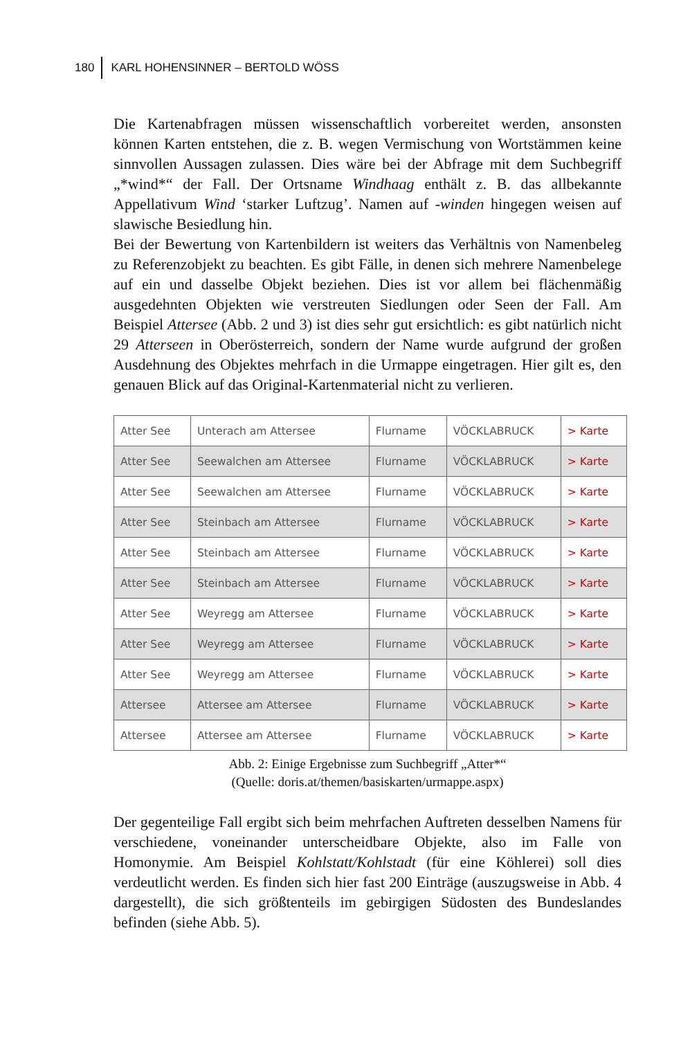180 KARL HOHENSINNER – BERTOLD WÖSS
Die Kartenabfragen müssen wissenschaftlich vorbereitet werden, ansonsten können Karten entstehen, die z. B. wegen Vermischung von Wortstämmen keine sinnvollen Aussagen zulassen. Dies wäre bei der Abfrage mit dem Suchbegriff „*wind*“ der Fall. Der Ortsname Windhaag enthält z. B. das allbekannte Appellativum Wind ‘starker Luftzug’. Namen auf -winden hingegen weisen auf slawische Besiedlung hin.
Bei der Bewertung von Kartenbildern ist weiters das Verhältnis von Namenbeleg zu Referenzobjekt zu beachten. Es gibt Fälle, in denen sich mehrere Namenbelege auf ein und dasselbe Objekt beziehen. Dies ist vor allem bei flächenmäßig ausgedehnten Objekten wie verstreuten Siedlungen oder Seen der Fall. Am Beispiel Attersee (Abb. 2 und 3) ist dies sehr gut ersichtlich: es gibt natürlich nicht 29 Atterseen in Oberösterreich, sondern der Name wurde aufgrund der großen Ausdehnung des Objektes mehrfach in die Urmappe eingetragen. Hier gilt es, den genauen Blick auf das Original-Kartenmaterial nicht zu verlieren.
| Atter See | Unterach am Attersee | Flurname | VÖCKLABRUCK | > Karte |
| Atter See | Seewalchen am Attersee | Flurname | VÖCKLABRUCK | > Karte |
| Atter See | Seewalchen am Attersee | Flurname | VÖCKLABRUCK | > Karte |
| Atter See | Steinbach am Attersee | Flurname | VÖCKLABRUCK | > Karte |
| Atter See | Steinbach am Attersee | Flurname | VÖCKLABRUCK | > Karte |
| Atter See | Steinbach am Attersee | Flurname | VÖCKLABRUCK | > Karte |
| Atter See | Weyregg am Attersee | Flurname | VÖCKLABRUCK | > Karte |
| Atter See | Weyregg am Attersee | Flurname | VÖCKLABRUCK | > Karte |
| Atter See | Weyregg am Attersee | Flurname | VÖCKLABRUCK | > Karte |
| Attersee | Attersee am Attersee | Flurname | VÖCKLABRUCK | > Karte |
| Attersee | Attersee am Attersee | Flurname | VÖCKLABRUCK | > Karte |
Abb. 2: Einige Ergebnisse zum Suchbegriff „Atter*“
(Quelle: doris.at/themen/basiskarten/urmappe.aspx)
Der gegenteilige Fall ergibt sich beim mehrfachen Auftreten desselben Namens für verschiedene, voneinander unterscheidbare Objekte, also im Falle von Homonymie. Am Beispiel Kohlstatt/Kohlstadt (für eine Köhlerei) soll dies verdeutlicht werden. Es finden sich hier fast 200 Einträge (auszugsweise in Abb. 4 dargestellt), die sich größtenteils im gebirgigen Südosten des Bundeslandes befinden (siehe Abb. 5).